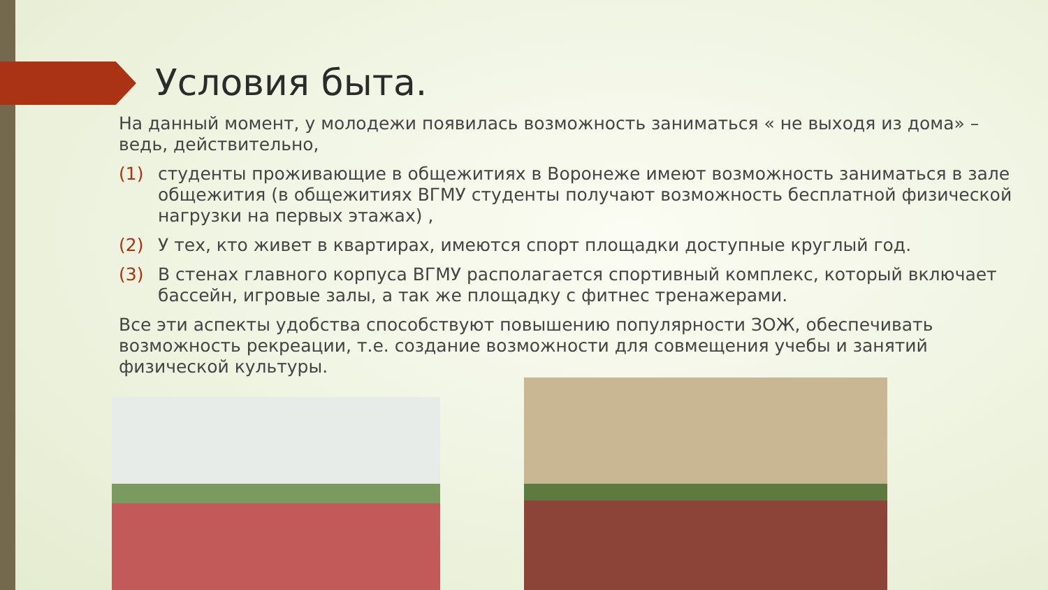Условия быта.
На данный момент, у молодежи появилась возможность заниматься « не выходя из дома» – ведь, действительно,
(1) студенты проживающие в общежитиях в Воронеже имеют возможность заниматься в зале общежития (в общежитиях ВГМУ студенты получают возможность бесплатной физической нагрузки на первых этажах) ,
(2) У тех, кто живет в квартирах, имеются спорт площадки доступные круглый год.
(3) В стенах главного корпуса ВГМУ располагается спортивный комплекс, который включает бассейн, игровые залы, а так же площадку с фитнес тренажерами.
Все эти аспекты удобства способствуют повышению популярности ЗОЖ, обеспечивать возможность рекреации, т.е. создание возможности для совмещения учебы и занятий физической культуры.